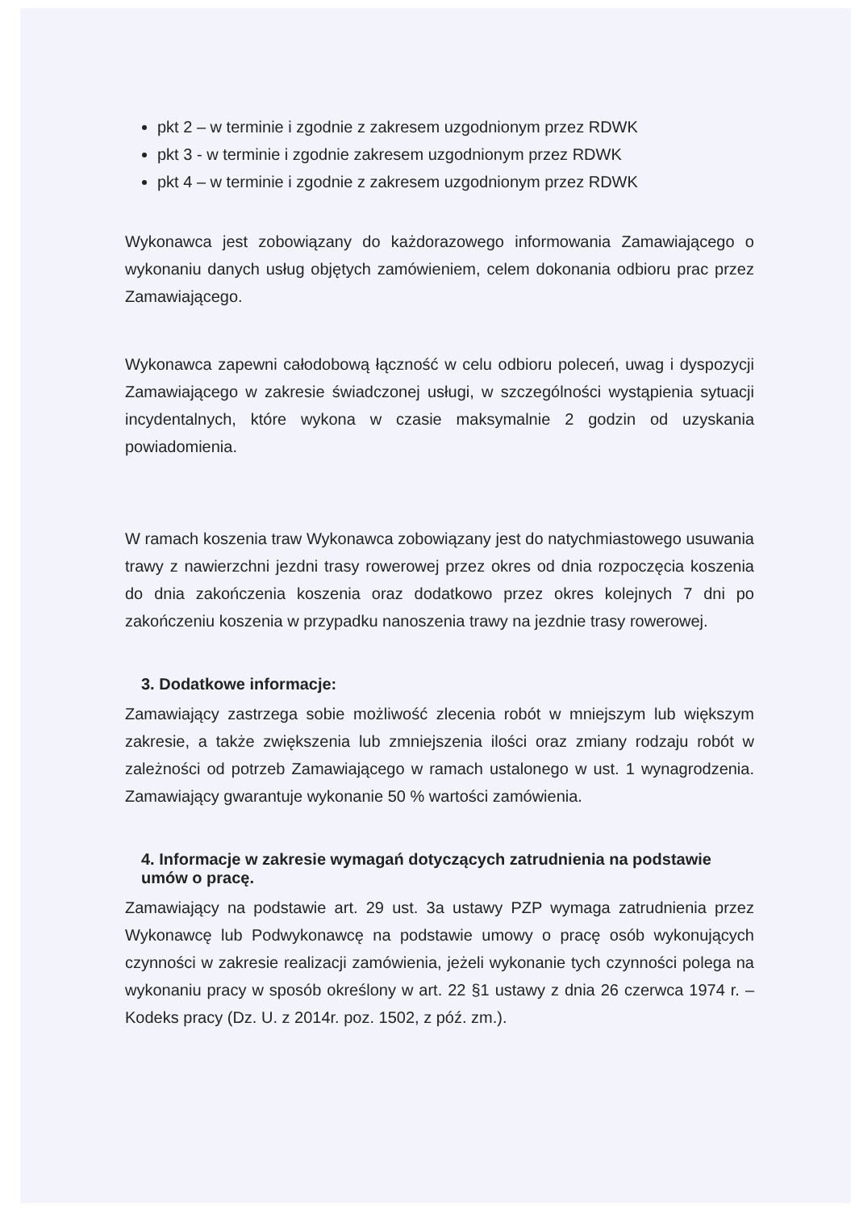pkt 2 – w terminie i zgodnie z zakresem uzgodnionym przez RDWK
pkt 3 - w terminie i zgodnie zakresem uzgodnionym przez RDWK
pkt 4 – w terminie i zgodnie z zakresem uzgodnionym przez RDWK
Wykonawca jest zobowiązany do każdorazowego informowania Zamawiającego o wykonaniu danych usług objętych zamówieniem, celem dokonania odbioru prac przez Zamawiającego.
Wykonawca zapewni całodobową łączność w celu odbioru poleceń, uwag i dyspozycji Zamawiającego w zakresie świadczonej usługi, w szczególności wystąpienia sytuacji incydentalnych, które wykona w czasie maksymalnie 2 godzin od uzyskania powiadomienia.
W ramach koszenia traw Wykonawca zobowiązany jest do natychmiastowego usuwania trawy z nawierzchni jezdni trasy rowerowej przez okres od dnia rozpoczęcia koszenia do dnia zakończenia koszenia oraz dodatkowo przez okres kolejnych 7 dni po zakończeniu koszenia w przypadku nanoszenia trawy na jezdnie trasy rowerowej.
3. Dodatkowe informacje:
Zamawiający zastrzega sobie możliwość zlecenia robót w mniejszym lub większym zakresie, a także zwiększenia lub zmniejszenia ilości oraz zmiany rodzaju robót w zależności od potrzeb Zamawiającego w ramach ustalonego w ust. 1 wynagrodzenia. Zamawiający gwarantuje wykonanie 50 % wartości zamówienia.
4. Informacje w zakresie wymagań dotyczących zatrudnienia na podstawie umów o pracę.
Zamawiający na podstawie art. 29 ust. 3a ustawy PZP wymaga zatrudnienia przez Wykonawcę lub Podwykonawcę na podstawie umowy o pracę osób wykonujących czynności w zakresie realizacji zamówienia, jeżeli wykonanie tych czynności polega na wykonaniu pracy w sposób określony w art. 22 §1 ustawy z dnia 26 czerwca 1974 r. – Kodeks pracy (Dz. U. z 2014r. poz. 1502, z póź. zm.).